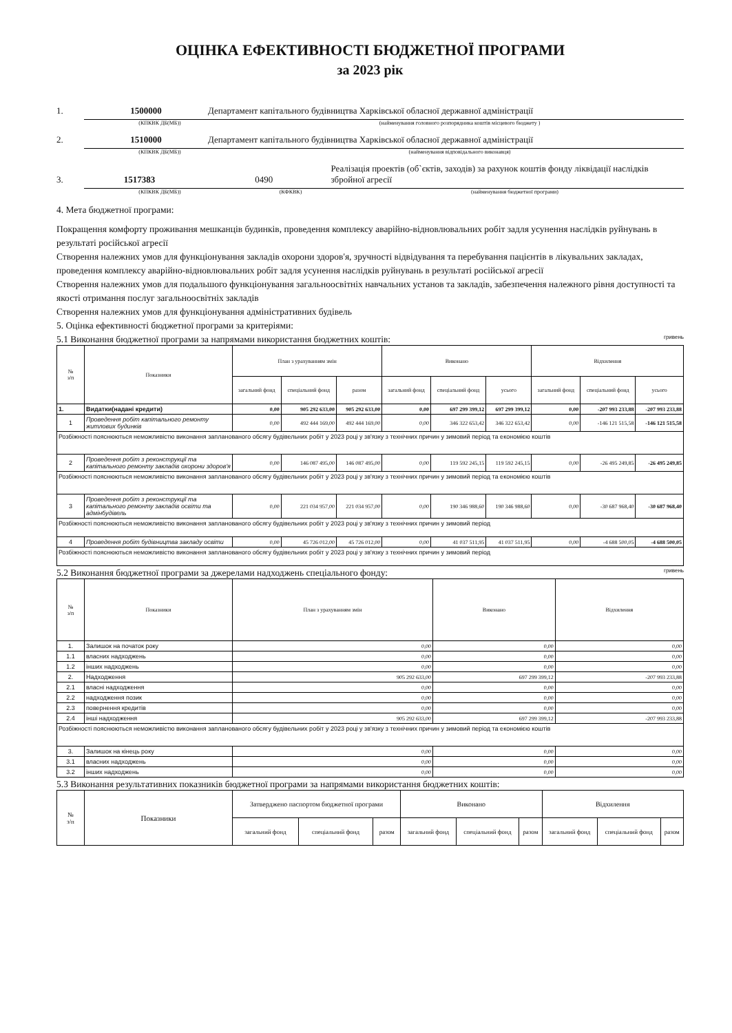ОЦІНКА ЕФЕКТИВНОСТІ БЮДЖЕТНОЇ ПРОГРАМИ
за 2023 рік
1. 1500000 Департамент капітального будівництва Харківської обласної державної адміністрації
(КПКВК ДБ(МБ)) (найменування головного розпорядника коштів місцевого бюджету )
2. 1510000 Департамент капітального будівництва Харківської обласної державної адміністрації
(КПКВК ДБ(МБ)) (найменування відповідального виконавця)
3. 1517383 0490 Реалізація проектів (об`єктів, заходів) за рахунок коштів фонду ліквідації наслідків збройної агресії
(КПКВК ДБ(МБ)) (КФКВК) (найменування бюджетної програми)
4. Мета бюджетної програми:
Покращення комфорту проживання мешканців будинків, проведення комплексу аварійно-відновлювальних робіт задля усунення наслідків руйнувань в результаті російської агресії
Створення належних умов для функціонування закладів охорони здоров'я, зручності відвідування та перебування пацієнтів в лікувальних закладах, проведення комплексу аварійно-відновлювальних робіт задля усунення наслідків руйнувань в результаті російської агресії
Створення належних умов для подальшого функціонування загальноосвітніх навчальних установ та закладів, забезпечення належного рівня доступності та якості отримання послуг загальноосвітніх закладів
Створення належних умов для функціонування адміністративних будівель
5. Оцінка ефективності бюджетної програми за критеріями:
5.1 Виконання бюджетної програми за напрямами використання бюджетних коштів: гривень
| № з/п | Показники | План з урахуванням змін | | | Виконано | | | Відхилення | | |
| --- | --- | --- | --- | --- | --- | --- | --- | --- | --- | --- |
| | | загальний фонд | спеціальний фонд | разом | загальний фонд | спеціальний фонд | усього | загальний фонд | спеціальний фонд | усього |
| 1. | Видатки(надані кредити) | 0,00 | 905 292 633,00 | 905 292 633,00 | 0,00 | 697 299 399,12 | 697 299 399,12 | 0,00 | -207 993 233,88 | -207 993 233,88 |
| 1 | Проведення робіт капітального ремонту житлових будинків | 0,00 | 492 444 169,00 | 492 444 169,00 | 0,00 | 346 322 653,42 | 346 322 653,42 | 0,00 | -146 121 515,58 | -146 121 515,58 |
| Розбіжності пояснюються неможливістю виконання запланованого обсягу будівельних робіт у 2023 році у зв'язку з технічних причин у зимовий період та економією коштів | | | | | | | | | | |
| 2 | Проведення робіт з реконструкції та капітального ремонту закладів охорони здоров'я | 0,00 | 146 087 495,00 | 146 087 495,00 | 0,00 | 119 592 245,15 | 119 592 245,15 | 0,00 | -26 495 249,85 | -26 495 249,85 |
| Розбіжності пояснюються неможливістю виконання запланованого обсягу будівельних робіт у 2023 році у зв'язку з технічних причин у зимовий період та економією коштів | | | | | | | | | | |
| 3 | Проведення робіт з реконструкції та капітального ремонту закладів освіти та адмінбудівель | 0,00 | 221 034 957,00 | 221 034 957,00 | 0,00 | 190 346 988,60 | 190 346 988,60 | 0,00 | -30 687 968,40 | -30 687 968,40 |
| Розбіжності пояснюються неможливістю виконання запланованого обсягу будівельних робіт у 2023 році у зв'язку з технічних причин у зимовий період | | | | | | | | | | |
| 4 | Проведення робіт будівництва закладу освіти | 0,00 | 45 726 012,00 | 45 726 012,00 | 0,00 | 41 037 511,95 | 41 037 511,95 | 0,00 | -4 688 500,05 | -4 688 500,05 |
| Розбіжності пояснюються неможливістю виконання запланованого обсягу будівельних робіт у 2023 році у зв'язку з технічних причин у зимовий період | | | | | | | | | | |
5.2 Виконання бюджетної програми за джерелами надходжень спеціального фонду: гривень
| № з/п | Показники | План з урахуванням змін | Виконано | Відхилення |
| --- | --- | --- | --- | --- |
| 1. | Залишок на початок року | 0,00 | 0,00 | 0,00 |
| 1.1 | власних надходжень | 0,00 | 0,00 | 0,00 |
| 1.2 | інших надходжень | 0,00 | 0,00 | 0,00 |
| 2. | Надходження | 905 292 633,00 | 697 299 399,12 | -207 993 233,88 |
| 2.1 | власні надходження | 0,00 | 0,00 | 0,00 |
| 2.2 | надходження позик | 0,00 | 0,00 | 0,00 |
| 2.3 | повернення кредитів | 0,00 | 0,00 | 0,00 |
| 2.4 | інші надходження | 905 292 633,00 | 697 299 399,12 | -207 993 233,88 |
| Розбіжності пояснюються неможливістю виконання запланованого обсягу будівельних робіт у 2023 році у зв'язку з технічних причин у зимовий період та економією коштів | | | | |
| 3. | Залишок на кінець року | 0,00 | 0,00 | 0,00 |
| 3.1 | власних надходжень | 0,00 | 0,00 | 0,00 |
| 3.2 | інших надходжень | 0,00 | 0,00 | 0,00 |
5.3 Виконання результативних показників бюджетної програми за напрямами використання бюджетних коштів:
| № з/п | Показники | Затверджено паспортом бюджетної програми | | | Виконано | | | Відхилення | | |
| --- | --- | --- | --- | --- | --- | --- | --- | --- | --- | --- |
| | | загальний фонд | спеціальний фонд | разом | загальний фонд | спеціальний фонд | разом | загальний фонд | спеціальний фонд | разом |